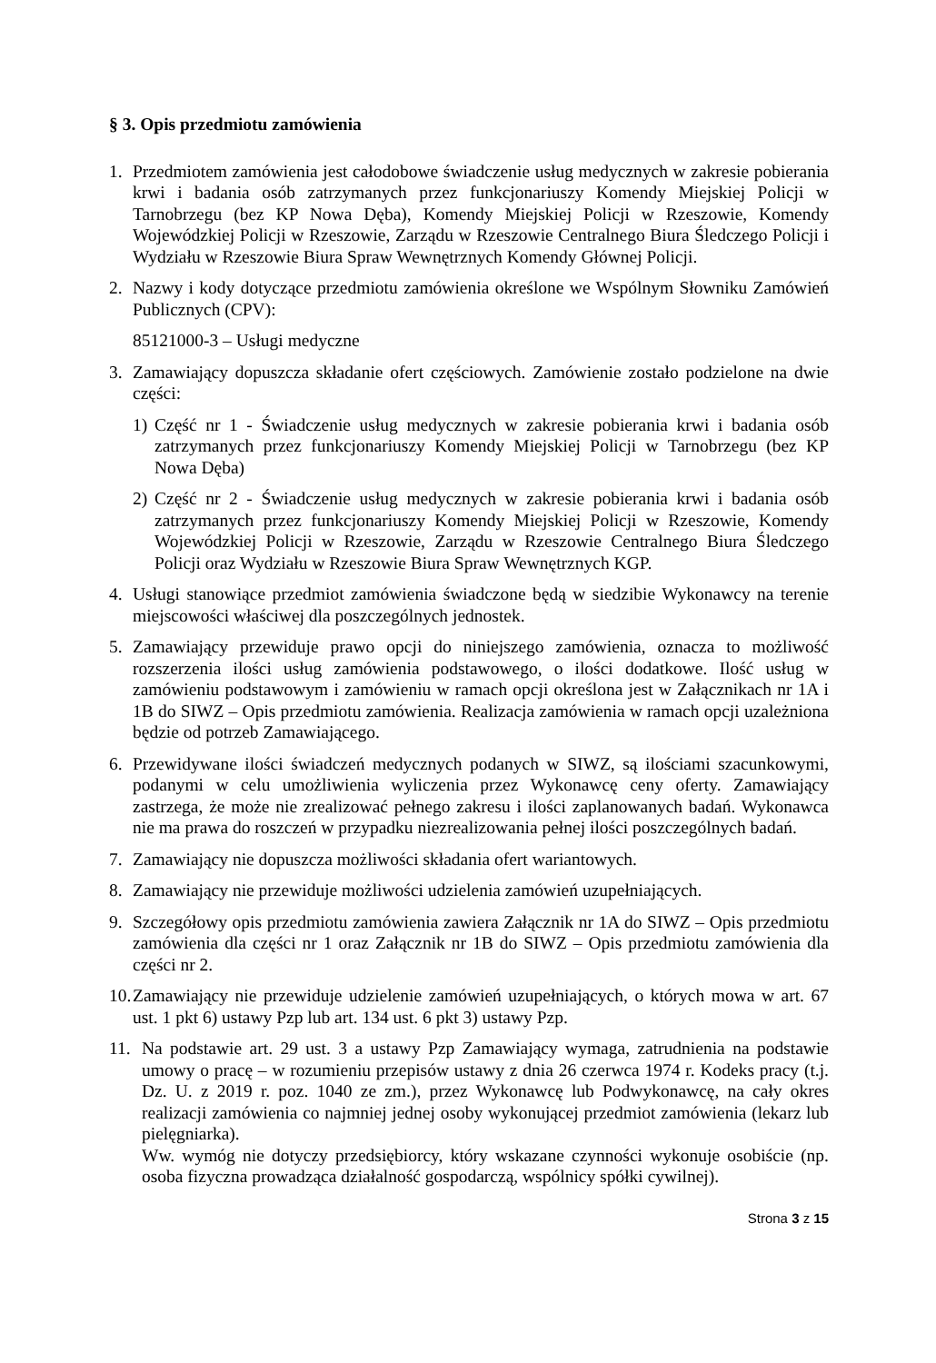§ 3. Opis przedmiotu zamówienia
1. Przedmiotem zamówienia jest całodobowe świadczenie usług medycznych w zakresie pobierania krwi i badania osób zatrzymanych przez funkcjonariuszy Komendy Miejskiej Policji w Tarnobrzegu (bez KP Nowa Dęba), Komendy Miejskiej Policji w Rzeszowie, Komendy Wojewódzkiej Policji w Rzeszowie, Zarządu w Rzeszowie Centralnego Biura Śledczego Policji i Wydziału w Rzeszowie Biura Spraw Wewnętrznych Komendy Głównej Policji.
2. Nazwy i kody dotyczące przedmiotu zamówienia określone we Wspólnym Słowniku Zamówień Publicznych (CPV):
85121000-3 – Usługi medyczne
3. Zamawiający dopuszcza składanie ofert częściowych. Zamówienie zostało podzielone na dwie części:
1) Część nr 1 - Świadczenie usług medycznych w zakresie pobierania krwi i badania osób zatrzymanych przez funkcjonariuszy Komendy Miejskiej Policji w Tarnobrzegu (bez KP Nowa Dęba)
2) Część nr 2 - Świadczenie usług medycznych w zakresie pobierania krwi i badania osób zatrzymanych przez funkcjonariuszy Komendy Miejskiej Policji w Rzeszowie, Komendy Wojewódzkiej Policji w Rzeszowie, Zarządu w Rzeszowie Centralnego Biura Śledczego Policji oraz Wydziału w Rzeszowie Biura Spraw Wewnętrznych KGP.
4. Usługi stanowiące przedmiot zamówienia świadczone będą w siedzibie Wykonawcy na terenie miejscowości właściwej dla poszczególnych jednostek.
5. Zamawiający przewiduje prawo opcji do niniejszego zamówienia, oznacza to możliwość rozszerzenia ilości usług zamówienia podstawowego, o ilości dodatkowe. Ilość usług w zamówieniu podstawowym i zamówieniu w ramach opcji określona jest w Załącznikach nr 1A i 1B do SIWZ – Opis przedmiotu zamówienia. Realizacja zamówienia w ramach opcji uzależniona będzie od potrzeb Zamawiającego.
6. Przewidywane ilości świadczeń medycznych podanych w SIWZ, są ilościami szacunkowymi, podanymi w celu umożliwienia wyliczenia przez Wykonawcę ceny oferty. Zamawiający zastrzega, że może nie zrealizować pełnego zakresu i ilości zaplanowanych badań. Wykonawca nie ma prawa do roszczeń w przypadku niezrealizowania pełnej ilości poszczególnych badań.
7. Zamawiający nie dopuszcza możliwości składania ofert wariantowych.
8. Zamawiający nie przewiduje możliwości udzielenia zamówień uzupełniających.
9. Szczegółowy opis przedmiotu zamówienia zawiera Załącznik nr 1A do SIWZ – Opis przedmiotu zamówienia dla części nr 1 oraz Załącznik nr 1B do SIWZ – Opis przedmiotu zamówienia dla części nr 2.
10. Zamawiający nie przewiduje udzielenie zamówień uzupełniających, o których mowa w art. 67 ust. 1 pkt 6) ustawy Pzp lub art. 134 ust. 6 pkt 3) ustawy Pzp.
11. Na podstawie art. 29 ust. 3 a ustawy Pzp Zamawiający wymaga, zatrudnienia na podstawie umowy o pracę – w rozumieniu przepisów ustawy z dnia 26 czerwca 1974 r. Kodeks pracy (t.j. Dz. U. z 2019 r. poz. 1040 ze zm.), przez Wykonawcę lub Podwykonawcę, na cały okres realizacji zamówienia co najmniej jednej osoby wykonującej przedmiot zamówienia (lekarz lub pielęgniarka).
Ww. wymóg nie dotyczy przedsiębiorcy, który wskazane czynności wykonuje osobiście (np. osoba fizyczna prowadząca działalność gospodarczą, wspólnicy spółki cywilnej).
Strona 3 z 15